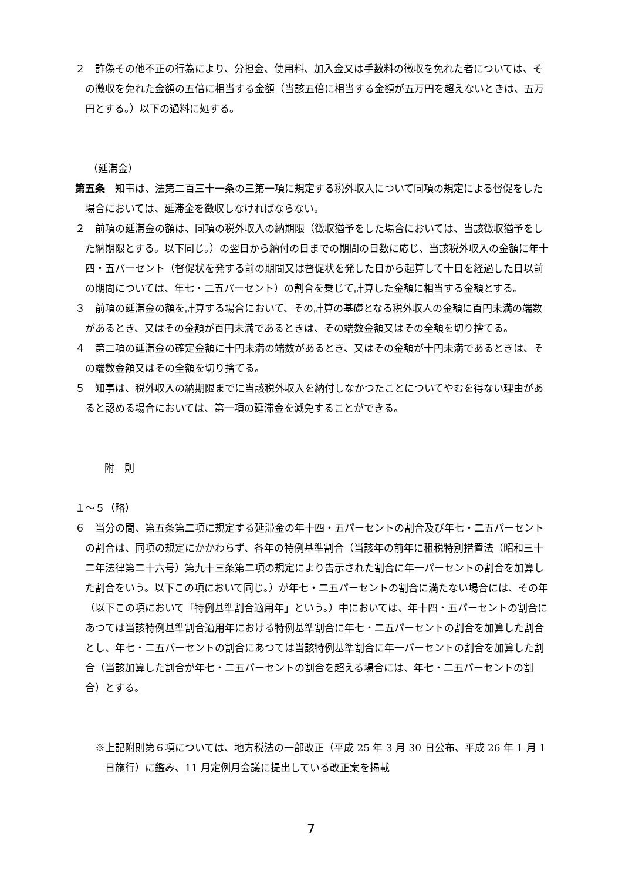２　詐偽その他不正の行為により、分担金、使用料、加入金又は手数料の徴収を免れた者については、その徴収を免れた金額の五倍に相当する金額（当該五倍に相当する金額が五万円を超えないときは、五万円とする。）以下の過料に処する。
（延滞金）
第五条　知事は、法第二百三十一条の三第一項に規定する税外収入について同項の規定による督促をした場合においては、延滞金を徴収しなければならない。
２　前項の延滞金の額は、同項の税外収入の納期限（徴収猶予をした場合においては、当該徴収猶予をした納期限とする。以下同じ。）の翌日から納付の日までの期間の日数に応じ、当該税外収入の金額に年十四・五パーセント（督促状を発する前の期間又は督促状を発した日から起算して十日を経過した日以前の期間については、年七・二五パーセント）の割合を乗じて計算した金額に相当する金額とする。
３　前項の延滞金の額を計算する場合において、その計算の基礎となる税外収人の金額に百円未満の端数があるとき、又はその金額が百円未満であるときは、その端数金額又はその全額を切り捨てる。
４　第二項の延滞金の確定金額に十円未満の端数があるとき、又はその金額が十円未満であるときは、その端数金額又はその全額を切り捨てる。
５　知事は、税外収入の納期限までに当該税外収入を納付しなかつたことについてやむを得ない理由があると認める場合においては、第一項の延滞金を減免することができる。
附　則
１～５（略）
６　当分の間、第五条第二項に規定する延滞金の年十四・五パーセントの割合及び年七・二五パーセントの割合は、同項の規定にかかわらず、各年の特例基準割合（当該年の前年に租税特別措置法（昭和三十二年法律第二十六号）第九十三条第二項の規定により告示された割合に年一パーセントの割合を加算した割合をいう。以下この項において同じ。）が年七・二五パーセントの割合に満たない場合には、その年（以下この項において「特例基準割合適用年」という。）中においては、年十四・五パーセントの割合にあつては当該特例基準割合適用年における特例基準割合に年七・二五パーセントの割合を加算した割合とし、年七・二五パーセントの割合にあつては当該特例基準割合に年一パーセントの割合を加算した割合（当該加算した割合が年七・二五パーセントの割合を超える場合には、年七・二五パーセントの割合）とする。
※上記附則第６項については、地方税法の一部改正（平成 25 年 3 月 30 日公布、平成 26 年 1 月 1 日施行）に鑑み、11 月定例月会議に提出している改正案を掲載
7